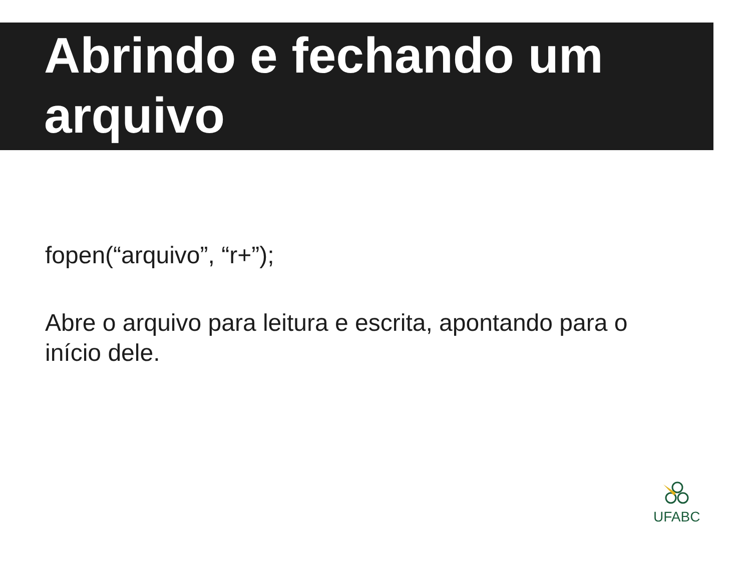Abrindo e fechando um arquivo
fopen(“arquivo”, “r+”);
Abre o arquivo para leitura e escrita, apontando para o início dele.
UFABC